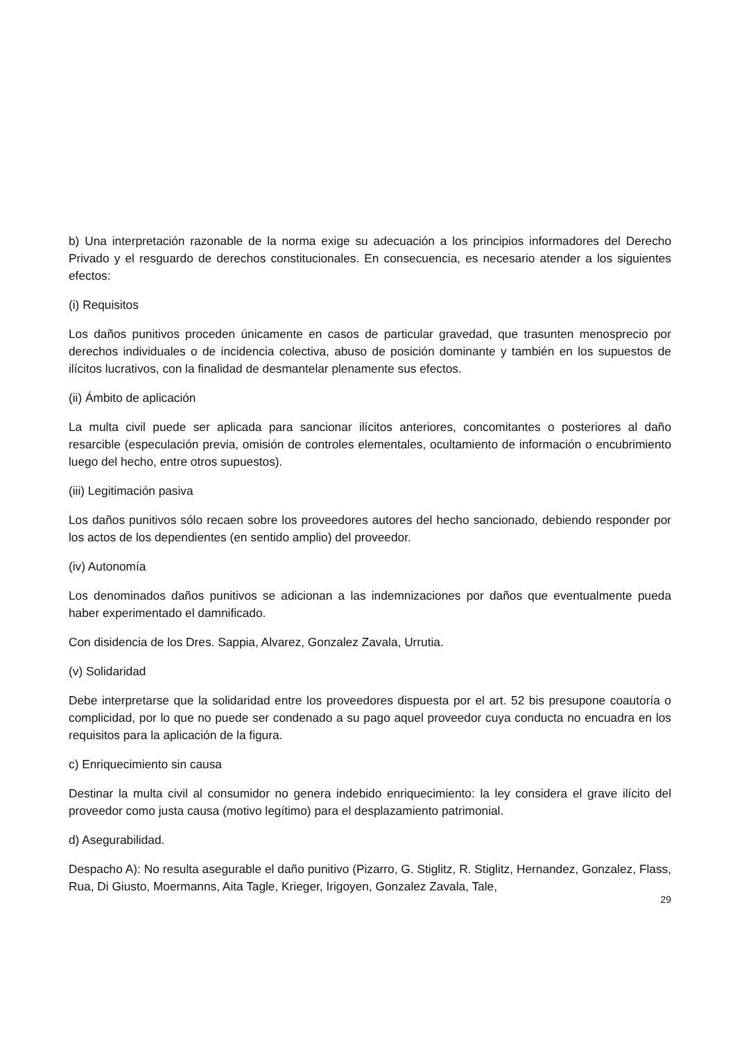b) Una interpretación razonable de la norma exige su adecuación a los principios informadores del Derecho Privado y el resguardo de derechos constitucionales. En consecuencia, es necesario atender a los siguientes efectos:
(i) Requisitos
Los daños punitivos proceden únicamente en casos de particular gravedad, que trasunten menosprecio por derechos individuales o de incidencia colectiva, abuso de posición dominante y también en los supuestos de ilícitos lucrativos, con la finalidad de desmantelar plenamente sus efectos.
(ii) Ámbito de aplicación
La multa civil puede ser aplicada para sancionar ilícitos anteriores, concomitantes o posteriores al daño resarcible (especulación previa, omisión de controles elementales, ocultamiento de información o encubrimiento luego del hecho, entre otros supuestos).
(iii) Legitimación pasiva
Los daños punitivos sólo recaen sobre los proveedores autores del hecho sancionado, debiendo responder por los actos de los dependientes (en sentido amplio) del proveedor.
(iv) Autonomía
Los denominados daños punitivos se adicionan a las indemnizaciones por daños que eventualmente pueda haber experimentado el damnificado.
Con disidencia de los Dres. Sappia, Alvarez, Gonzalez Zavala, Urrutia.
(v) Solidaridad
Debe interpretarse que la solidaridad entre los proveedores dispuesta por el art. 52 bis presupone coautoría o complicidad, por lo que no puede ser condenado a su pago aquel proveedor cuya conducta no encuadra en los requisitos para la aplicación de la figura.
c) Enriquecimiento sin causa
Destinar la multa civil al consumidor no genera indebido enriquecimiento: la ley considera el grave ilícito del proveedor como justa causa (motivo legítimo) para el desplazamiento patrimonial.
d) Asegurabilidad.
Despacho A): No resulta asegurable el daño punitivo (Pizarro, G. Stiglitz, R. Stiglitz, Hernandez, Gonzalez, Flass, Rua, Di Giusto, Moermanns, Aita Tagle, Krieger, Irigoyen, Gonzalez Zavala, Tale,
29